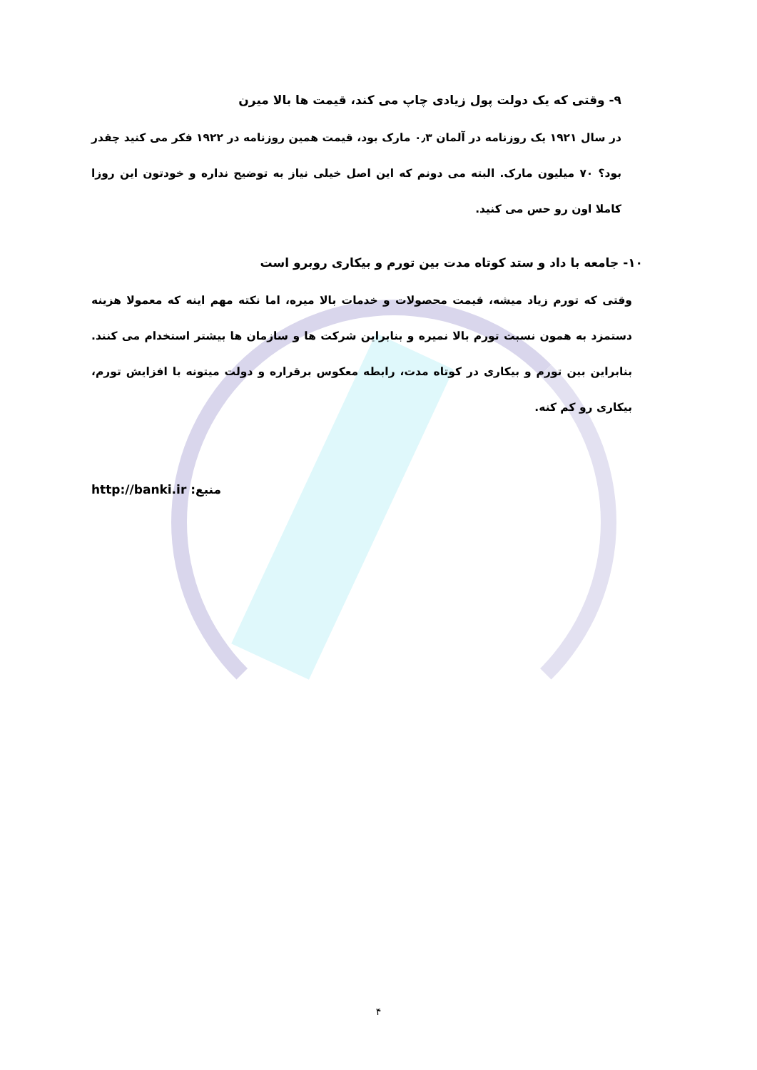۹- وقتی که یک دولت پول زیادی چاپ می کند، قیمت ها بالا میرن
در سال ۱۹۲۱ یک روزنامه در آلمان ۰٫۳ مارک بود، قیمت همین روزنامه در ۱۹۲۲ فکر می کنید چقدر بود؟ ۷۰ میلیون مارک. البته می دونم که این اصل خیلی نیاز به توضیح نداره و خودتون این روزا کاملا اون رو حس می کنید.
۱۰- جامعه با داد و ستد کوتاه مدت بین تورم و بیکاری روبرو است
وقتی که تورم زیاد میشه، قیمت محصولات و خدمات بالا میره، اما نکته مهم اینه که معمولا هزینه دستمزد به همون نسبت تورم بالا نمیره و بنابراین شرکت ها و سازمان ها بیشتر استخدام می کنند. بنابراین بین تورم و بیکاری در کوتاه مدت، رابطه معکوس برقراره و دولت میتونه با افزایش تورم، بیکاری رو کم کنه.
http://banki.ir منبع:
۴